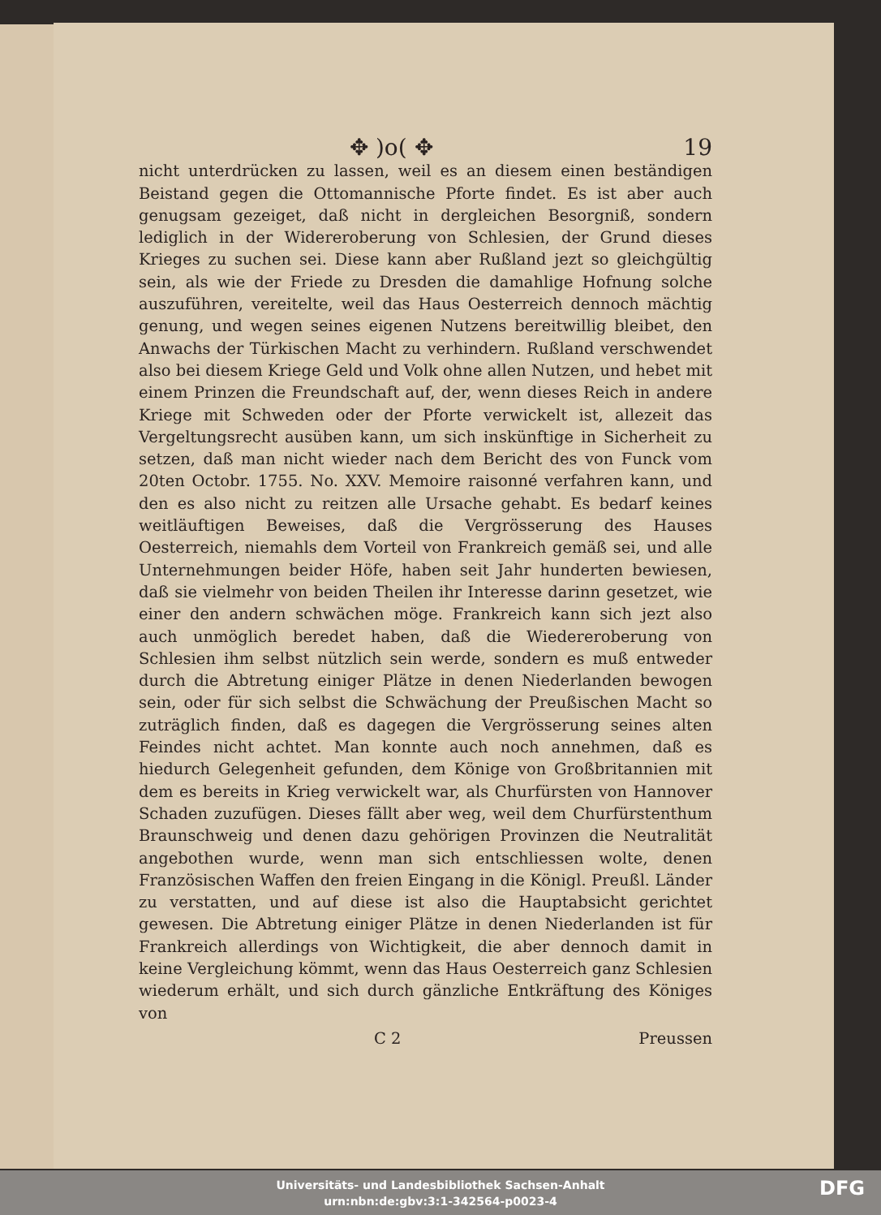✥ )o( ✥ 19
nicht unterdrücken zu lassen, weil es an diesem einen beständigen Beistand gegen die Ottomannische Pforte findet. Es ist aber auch genugsam gezeiget, daß nicht in dergleichen Besorgniß, sondern lediglich in der Widereroberung von Schlesien, der Grund dieses Krieges zu suchen sei. Diese kann aber Rußland jezt so gleichgültig sein, als wie der Friede zu Dresden die damahlige Hofnung solche auszuführen, vereitelte, weil das Haus Oesterreich dennoch mächtig genung, und wegen seines eigenen Nutzens bereitwillig bleibet, den Anwachs der Türkischen Macht zu verhindern. Rußland verschwendet also bei diesem Kriege Geld und Volk ohne allen Nutzen, und hebet mit einem Prinzen die Freundschaft auf, der, wenn dieses Reich in andere Kriege mit Schweden oder der Pforte verwickelt ist, allezeit das Vergeltungsrecht ausüben kann, um sich inskünftige in Sicherheit zu setzen, daß man nicht wieder nach dem Bericht des von Funck vom 20ten Octobr. 1755. No. XXV. Memoire raisonné verfahren kann, und den es also nicht zu reitzen alle Ursache gehabt. Es bedarf keines weitläuftigen Beweises, daß die Vergrösserung des Hauses Oesterreich, niemahls dem Vorteil von Frankreich gemäß sei, und alle Unternehmungen beider Höfe, haben seit Jahr hunderten bewiesen, daß sie vielmehr von beiden Theilen ihr Interesse darinn gesetzet, wie einer den andern schwächen möge. Frankreich kann sich jezt also auch unmöglich beredet haben, daß die Wiedereroberung von Schlesien ihm selbst nützlich sein werde, sondern es muß entweder durch die Abtretung einiger Plätze in denen Niederlanden bewogen sein, oder für sich selbst die Schwächung der Preußischen Macht so zuträglich finden, daß es dagegen die Vergrösserung seines alten Feindes nicht achtet. Man konnte auch noch annehmen, daß es hiedurch Gelegenheit gefunden, dem Könige von Großbritannien mit dem es bereits in Krieg verwickelt war, als Churfürsten von Hannover Schaden zuzufügen. Dieses fällt aber weg, weil dem Churfürstenthum Braunschweig und denen dazu gehörigen Provinzen die Neutralität angebothen wurde, wenn man sich entschliessen wolte, denen Französischen Waffen den freien Eingang in die Königl. Preußl. Länder zu verstatten, und auf diese ist also die Hauptabsicht gerichtet gewesen. Die Abtretung einiger Plätze in denen Niederlanden ist für Frankreich allerdings von Wichtigkeit, die aber dennoch damit in keine Vergleichung kömmt, wenn das Haus Oesterreich ganz Schlesien wiederum erhält, und sich durch gänzliche Entkräftung des Königes von
C 2 Preussen
Universitäts- und Landesbibliothek Sachsen-Anhalt
urn:nbn:de:gbv:3:1-342564-p0023-4
DFG